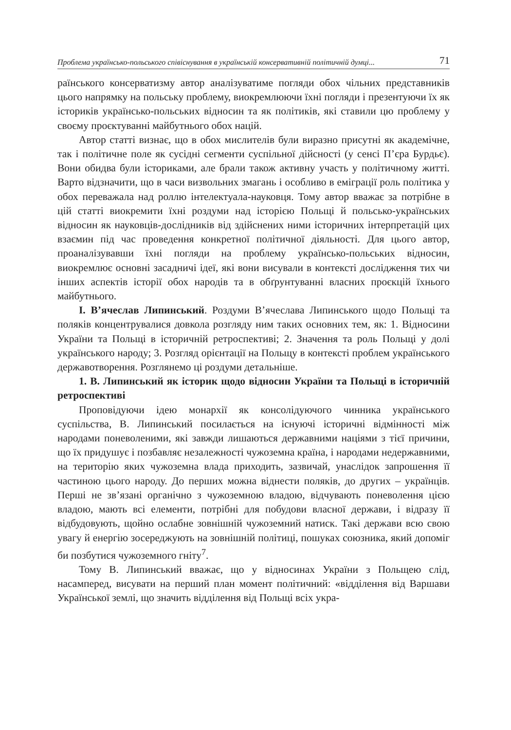Проблема українсько-польського співіснування в українській консервативній політичній думці... 71
раїнського консерватизму автор аналізуватиме погляди обох чільних представників цього напрямку на польську проблему, виокремлюючи їхні погляди і презентуючи їх як істориків українсько-польських відносин та як політиків, які ставили цю проблему у своєму проєктуванні майбутнього обох націй.
Автор статті визнає, що в обох мислителів були виразно присутні як академічне, так і політичне поле як сусідні сегменти суспільної дійсності (у сенсі П’єра Бурдьє). Вони обидва були істориками, але брали також активну участь у політичному житті. Варто відзначити, що в часи визвольних змагань і особливо в еміграції роль політика у обох переважала над роллю інтелектуала-науковця. Тому автор вважає за потрібне в цій статті виокремити їхні роздуми над історією Польщі й польсько-українських відносин як науковців-дослідників від здійснених ними історичних інтерпретацій цих взаємин під час проведення конкретної політичної діяльності. Для цього автор, проаналізувавши їхні погляди на проблему українсько-польських відносин, виокремлює основні засадничі ідеї, які вони висували в контексті дослідження тих чи інших аспектів історії обох народів та в обґрунтуванні власних проєкцій їхнього майбутнього.
І. В’ячеслав Липинський. Роздуми В’ячеслава Липинського щодо Польщі та поляків концентрувалися довкола розгляду ним таких основних тем, як: 1. Відносини України та Польщі в історичній ретроспективі; 2. Значення та роль Польщі у долі українського народу; 3. Розгляд орієнтації на Польщу в контексті проблем українського державотворення. Розглянемо ці роздуми детальніше.
1. В. Липинський як історик щодо відносин України та Польщі в історичній ретроспективі
Проповідуючи ідею монархії як консолідуючого чинника українського суспільства, В. Липинський посилається на існуючі історичні відмінності між народами поневоленими, які завжди лишаються державними націями з тієї причини, що їх придушує і позбавляє незалежності чужоземна країна, і народами недержавними, на територію яких чужоземна влада приходить, зазвичай, унаслідок запрошення її частиною цього народу. До перших можна віднести поляків, до других – українців. Перші не зв’язані органічно з чужоземною владою, відчувають поневолення цією владою, мають всі елементи, потрібні для побудови власної держави, і відразу її відбудовують, щойно ослабне зовнішній чужоземний натиск. Такі держави всю свою увагу й енергію зосереджують на зовнішній політиці, пошуках союзника, який допоміг би позбутися чужоземного гніту<sup>7</sup>.
Тому В. Липинський вважає, що у відносинах України з Польщею слід, насамперед, висувати на перший план момент політичний: «відділення від Варшави Української землі, що значить відділення від Польщі всіх укра-